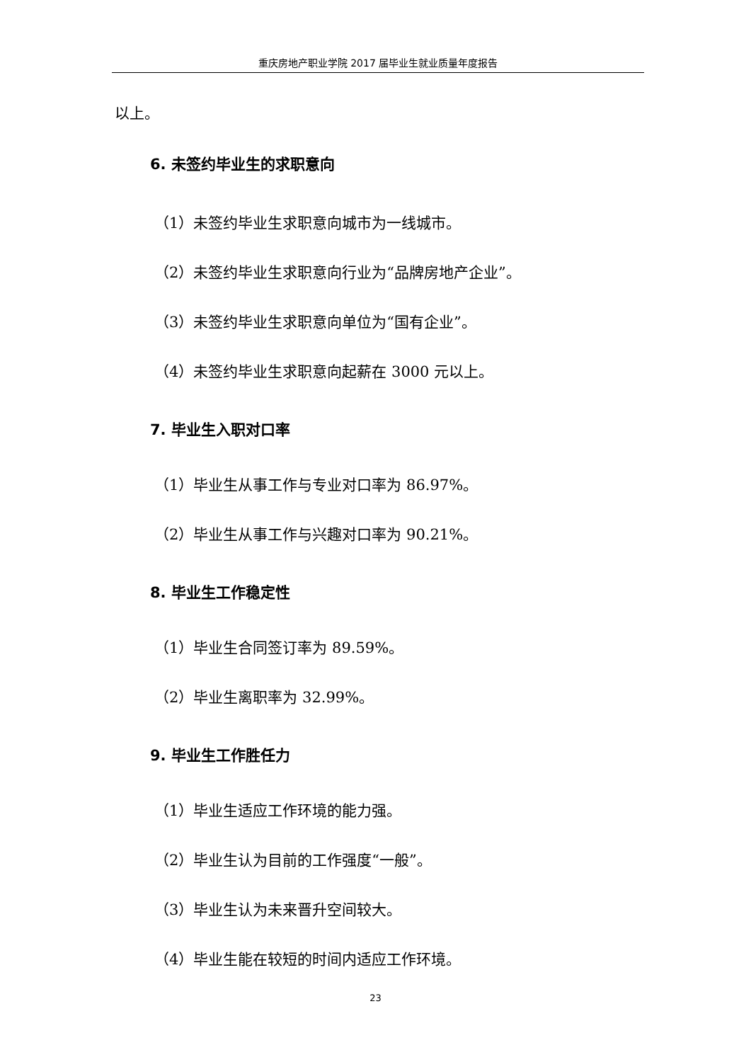重庆房地产职业学院 2017 届毕业生就业质量年度报告
以上。
6. 未签约毕业生的求职意向
（1）未签约毕业生求职意向城市为一线城市。
（2）未签约毕业生求职意向行业为“品牌房地产企业”。
（3）未签约毕业生求职意向单位为“国有企业”。
（4）未签约毕业生求职意向起薪在 3000 元以上。
7. 毕业生入职对口率
（1）毕业生从事工作与专业对口率为 86.97%。
（2）毕业生从事工作与兴趣对口率为 90.21%。
8. 毕业生工作稳定性
（1）毕业生合同签订率为 89.59%。
（2）毕业生离职率为 32.99%。
9. 毕业生工作胜任力
（1）毕业生适应工作环境的能力强。
（2）毕业生认为目前的工作强度“一般”。
（3）毕业生认为未来晋升空间较大。
（4）毕业生能在较短的时间内适应工作环境。
23